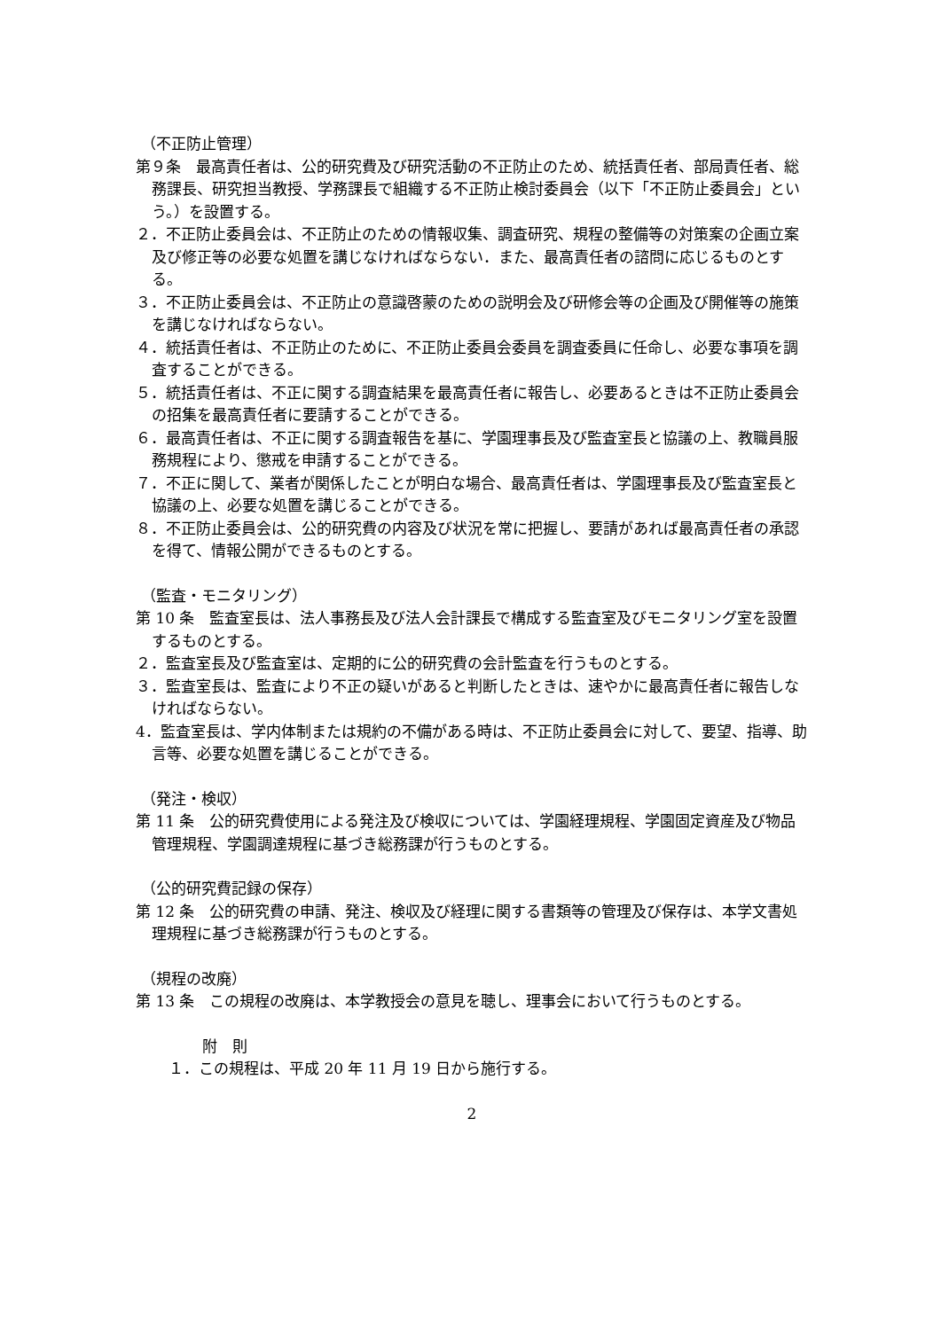（不正防止管理）
第９条　最高責任者は、公的研究費及び研究活動の不正防止のため、統括責任者、部局責任者、総務課長、研究担当教授、学務課長で組織する不正防止検討委員会（以下「不正防止委員会」という。）を設置する。
２．不正防止委員会は、不正防止のための情報収集、調査研究、規程の整備等の対策案の企画立案及び修正等の必要な処置を講じなければならない．また、最高責任者の諮問に応じるものとする。
３．不正防止委員会は、不正防止の意識啓蒙のための説明会及び研修会等の企画及び開催等の施策を講じなければならない。
４．統括責任者は、不正防止のために、不正防止委員会委員を調査委員に任命し、必要な事項を調査することができる。
５．統括責任者は、不正に関する調査結果を最高責任者に報告し、必要あるときは不正防止委員会の招集を最高責任者に要請することができる。
６．最高責任者は、不正に関する調査報告を基に、学園理事長及び監査室長と協議の上、教職員服務規程により、懲戒を申請することができる。
７．不正に関して、業者が関係したことが明白な場合、最高責任者は、学園理事長及び監査室長と協議の上、必要な処置を講じることができる。
８．不正防止委員会は、公的研究費の内容及び状況を常に把握し、要請があれば最高責任者の承認を得て、情報公開ができるものとする。
（監査・モニタリング）
第 10 条　監査室長は、法人事務長及び法人会計課長で構成する監査室及びモニタリング室を設置するものとする。
２．監査室長及び監査室は、定期的に公的研究費の会計監査を行うものとする。
３．監査室長は、監査により不正の疑いがあると判断したときは、速やかに最高責任者に報告しなければならない。
4．監査室長は、学内体制または規約の不備がある時は、不正防止委員会に対して、要望、指導、助言等、必要な処置を講じることができる。
（発注・検収）
第 11 条　公的研究費使用による発注及び検収については、学園経理規程、学園固定資産及び物品管理規程、学園調達規程に基づき総務課が行うものとする。
（公的研究費記録の保存）
第 12 条　公的研究費の申請、発注、検収及び経理に関する書類等の管理及び保存は、本学文書処理規程に基づき総務課が行うものとする。
（規程の改廃）
第 13 条　この規程の改廃は、本学教授会の意見を聴し、理事会において行うものとする。
附　則
１．この規程は、平成 20 年 11 月 19 日から施行する。
2